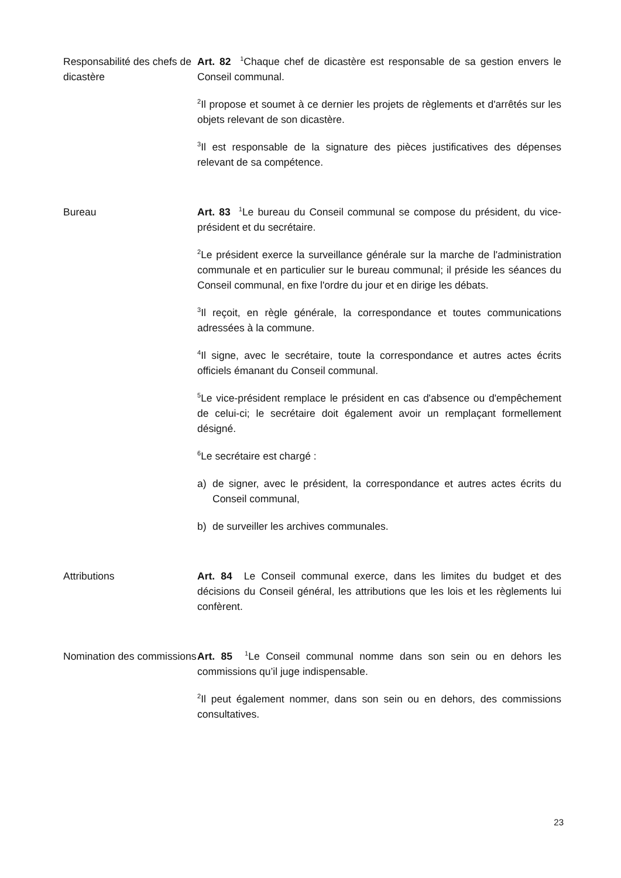Responsabilité des chefs de dicastère
Art. 82 <sup>1</sup>Chaque chef de dicastère est responsable de sa gestion envers le Conseil communal.
<sup>2</sup> Il propose et soumet à ce dernier les projets de règlements et d'arrêtés sur les objets relevant de son dicastère.
<sup>3</sup> Il est responsable de la signature des pièces justificatives des dépenses relevant de sa compétence.
Bureau Art. 83 <sup>1</sup>Le bureau du Conseil communal se compose du président, du vice-président et du secrétaire.
<sup>2</sup> Le président exerce la surveillance générale sur la marche de l'administration communale et en particulier sur le bureau communal; il préside les séances du Conseil communal, en fixe l'ordre du jour et en dirige les débats.
<sup>3</sup> Il reçoit, en règle générale, la correspondance et toutes communications adressées à la commune.
<sup>4</sup> Il signe, avec le secrétaire, toute la correspondance et autres actes écrits officiels émanant du Conseil communal.
<sup>5</sup> Le vice-président remplace le président en cas d'absence ou d'empêchement de celui-ci; le secrétaire doit également avoir un remplaçant formellement désigné.
<sup>6</sup> Le secrétaire est chargé :
a) de signer, avec le président, la correspondance et autres actes écrits du Conseil communal,
b) de surveiller les archives communales.
Attributions Art. 84 Le Conseil communal exerce, dans les limites du budget et des décisions du Conseil général, les attributions que les lois et les règlements lui confèrent.
Nomination des commissions
Art. 85 <sup>1</sup>Le Conseil communal nomme dans son sein ou en dehors les commissions qu’il juge indispensable.
<sup>2</sup> Il peut également nommer, dans son sein ou en dehors, des commissions consultatives.
23